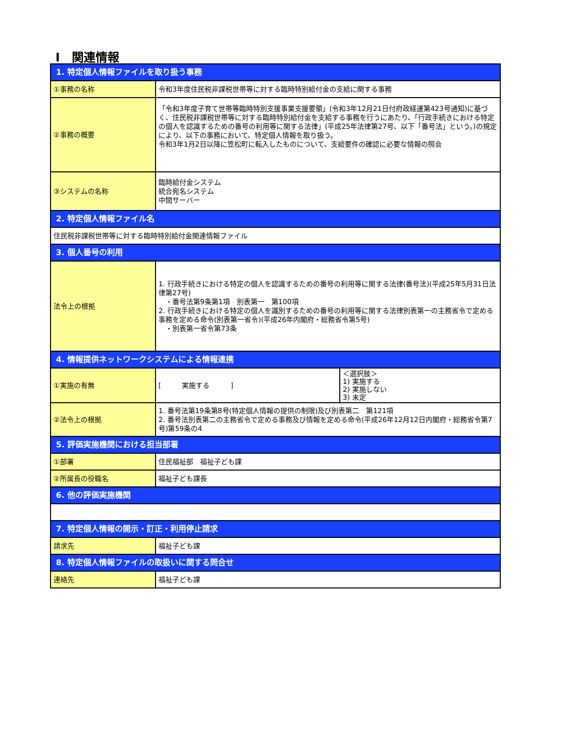Ⅰ　関連情報
| 1. 特定個人情報ファイルを取り扱う事務 | | |
| ①事務の名称 | 令和3年度住民税非課税世帯等に対する臨時特別給付金の支給に関する事務 | |
| ②事務の概要 | 「令和3年度子育て世帯等臨時特別支援事業支援要領」(令和3年12月21日付府政経運第423号通知)に基づく、住民税非課税世帯等に対する臨時特別給付金を支給する事務を行うにあたり、「行政手続きにおける特定の個人を認識するための番号の利用等に関する法律」(平成25年法律第27号、以下「番号法」という。)の規定により、以下の事務において、特定個人情報を取り扱う。 令和3年1月2日以降に笠松町に転入したものについて、支給要件の確認に必要な情報の照会 | |
| ③システムの名称 | 臨時給付金システム 統合宛名システム 中間サーバー | |
| 2. 特定個人情報ファイル名 | | |
| 住民税非課税世帯等に対する臨時特別給付金関連情報ファイル | | |
| 3. 個人番号の利用 | | |
| 法令上の根拠 | 1. 行政手続きにおける特定の個人を認識するための番号の利用等に関する法律(番号法)(平成25年5月31日法律第27号) ・番号法第9条第1項 別表第一 第100項 2. 行政手続きにおける特定の個人を識別するための番号の利用等に関する法律別表第一の主務省令で定める事務を定める命令(別表第一省令)(平成26年内閣府・総務省令第5号) ・別表第一省令第73条 | |
| 4. 情報提供ネットワークシステムによる情報連携 | | |
| ①実施の有無 | [ 実施する ] | ＜選択肢＞ 1) 実施する 2) 実施しない 3) 未定 |
| ②法令上の根拠 | 1. 番号法第19条第8号(特定個人情報の提供の制限)及び別表第二 第121項 2. 番号法別表第二の主務省令で定める事務及び情報を定める命令(平成26年12月12日内閣府・総務省令第7号)第59条の4 | |
| 5. 評価実施機関における担当部署 | | |
| ①部署 | 住民福祉部 福祉子ども課 | |
| ②所属長の役職名 | 福祉子ども課長 | |
| 6. 他の評価実施機関 | | |
| 7. 特定個人情報の開示・訂正・利用停止請求 | | |
| 請求先 | 福祉子ども課 | |
| 8. 特定個人情報ファイルの取扱いに関する問合せ | | |
| 連絡先 | 福祉子ども課 | |